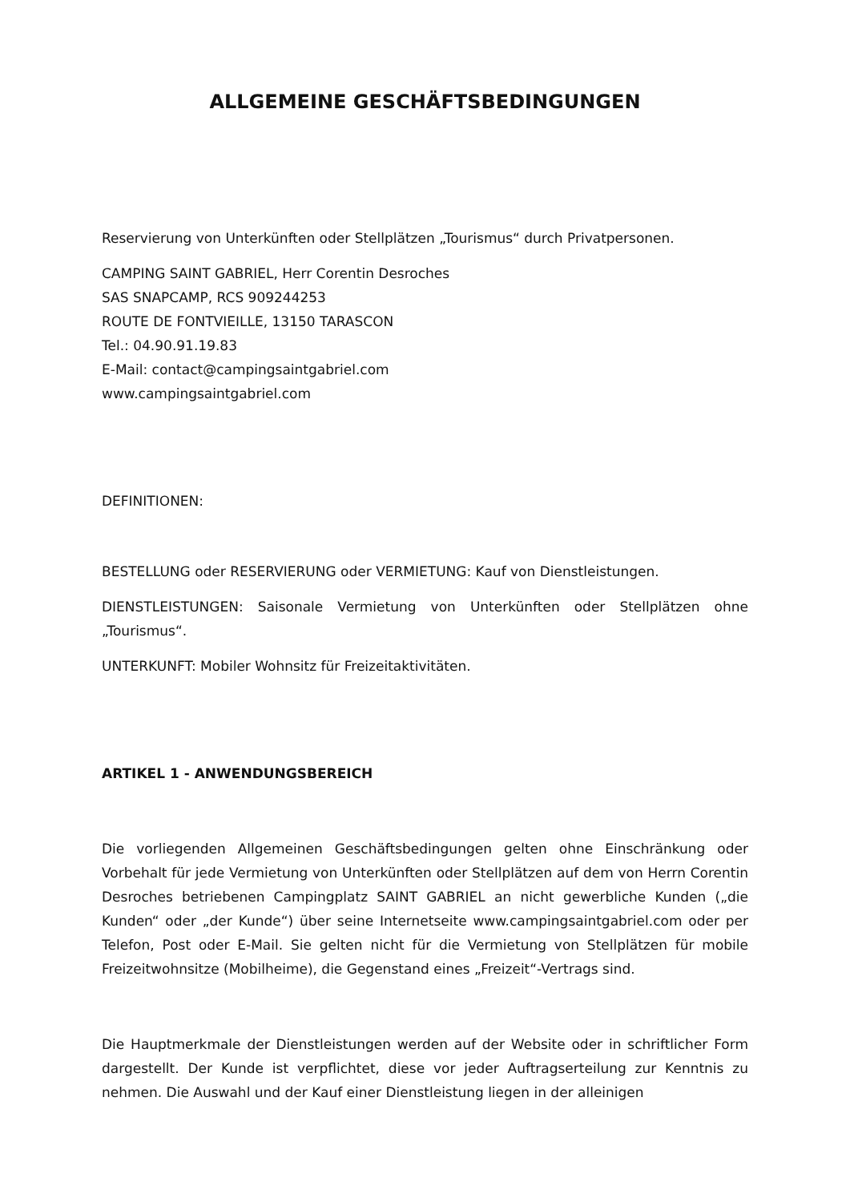ALLGEMEINE GESCHÄFTSBEDINGUNGEN
Reservierung von Unterkünften oder Stellplätzen „Tourismus“ durch Privatpersonen.
CAMPING SAINT GABRIEL, Herr Corentin Desroches
SAS SNAPCAMP, RCS 909244253
ROUTE DE FONTVIEILLE, 13150 TARASCON
Tel.: 04.90.91.19.83
E-Mail: contact@campingsaintgabriel.com
www.campingsaintgabriel.com
DEFINITIONEN:
BESTELLUNG oder RESERVIERUNG oder VERMIETUNG: Kauf von Dienstleistungen.
DIENSTLEISTUNGEN: Saisonale Vermietung von Unterkünften oder Stellplätzen ohne „Tourismus“.
UNTERKUNFT: Mobiler Wohnsitz für Freizeitaktivitäten.
ARTIKEL 1 - ANWENDUNGSBEREICH
Die vorliegenden Allgemeinen Geschäftsbedingungen gelten ohne Einschränkung oder Vorbehalt für jede Vermietung von Unterkünften oder Stellplätzen auf dem von Herrn Corentin Desroches betriebenen Campingplatz SAINT GABRIEL an nicht gewerbliche Kunden („die Kunden“ oder „der Kunde“) über seine Internetseite www.campingsaintgabriel.com oder per Telefon, Post oder E-Mail. Sie gelten nicht für die Vermietung von Stellplätzen für mobile Freizeitwohnsitze (Mobilheime), die Gegenstand eines „Freizeit“-Vertrags sind.
Die Hauptmerkmale der Dienstleistungen werden auf der Website oder in schriftlicher Form dargestellt. Der Kunde ist verpflichtet, diese vor jeder Auftragserteilung zur Kenntnis zu nehmen. Die Auswahl und der Kauf einer Dienstleistung liegen in der alleinigen